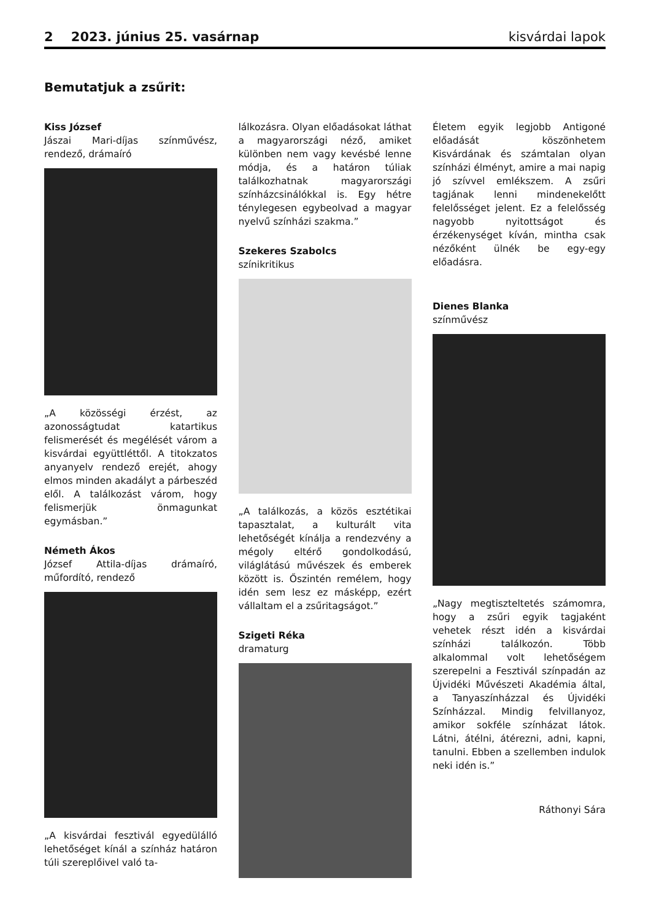2 2023. június 25. vasárnap kisvárdai lapok
Bemutatjuk a zsűrit:
Kiss József
Jászai Mari-díjas színművész, rendező, drámaíró
„A közösségi érzést, az azonosságtudat katartikus felismerését és megélését várom a kisvárdai együttléttől. A titokzatos anyanyelv rendező erejét, ahogy elmos minden akadályt a párbeszéd elől. A találkozást várom, hogy felismerjük önmagunkat egymásban.”
Németh Ákos
József Attila-díjas drámaíró, műfordító, rendező
„A kisvárdai fesztivál egyedülálló lehetőséget kínál a színház határon túli szereplőivel való ta-
lálkozásra. Olyan előadásokat láthat a magyarországi néző, amiket különben nem vagy kevésbé lenne módja, és a határon túliak találkozhatnak magyarországi színházcsinálókkal is. Egy hétre ténylegesen egybeolvad a magyar nyelvű színházi szakma.”
Szekeres Szabolcs
színikritikus
„A találkozás, a közös esztétikai tapasztalat, a kulturált vita lehetőségét kínálja a rendezvény a mégoly eltérő gondolkodású, világlátású művészek és emberek között is. Őszintén remélem, hogy idén sem lesz ez másképp, ezért vállaltam el a zsűritagságot.”
Szigeti Réka
dramaturg
Életem egyik legjobb Antigoné előadását köszönhetem Kisvárdának és számtalan olyan színházi élményt, amire a mai napig jó szívvel emlékszem. A zsűri tagjának lenni mindenekelőtt felelősséget jelent. Ez a felelősség nagyobb nyitottságot és érzékenységet kíván, mintha csak nézőként ülnék be egy-egy előadásra.
Dienes Blanka
színművész
„Nagy megtiszteltetés számomra, hogy a zsűri egyik tagjaként vehetek részt idén a kisvárdai színházi találkozón. Több alkalommal volt lehetőségem szerepelni a Fesztivál színpadán az Újvidéki Művészeti Akadémia által, a Tanyaszínházzal és Újvidéki Színházzal. Mindig felvillanyoz, amikor sokféle színházat látok. Látni, átélni, átérezni, adni, kapni, tanulni. Ebben a szellemben indulok neki idén is.”
Ráthonyi Sára